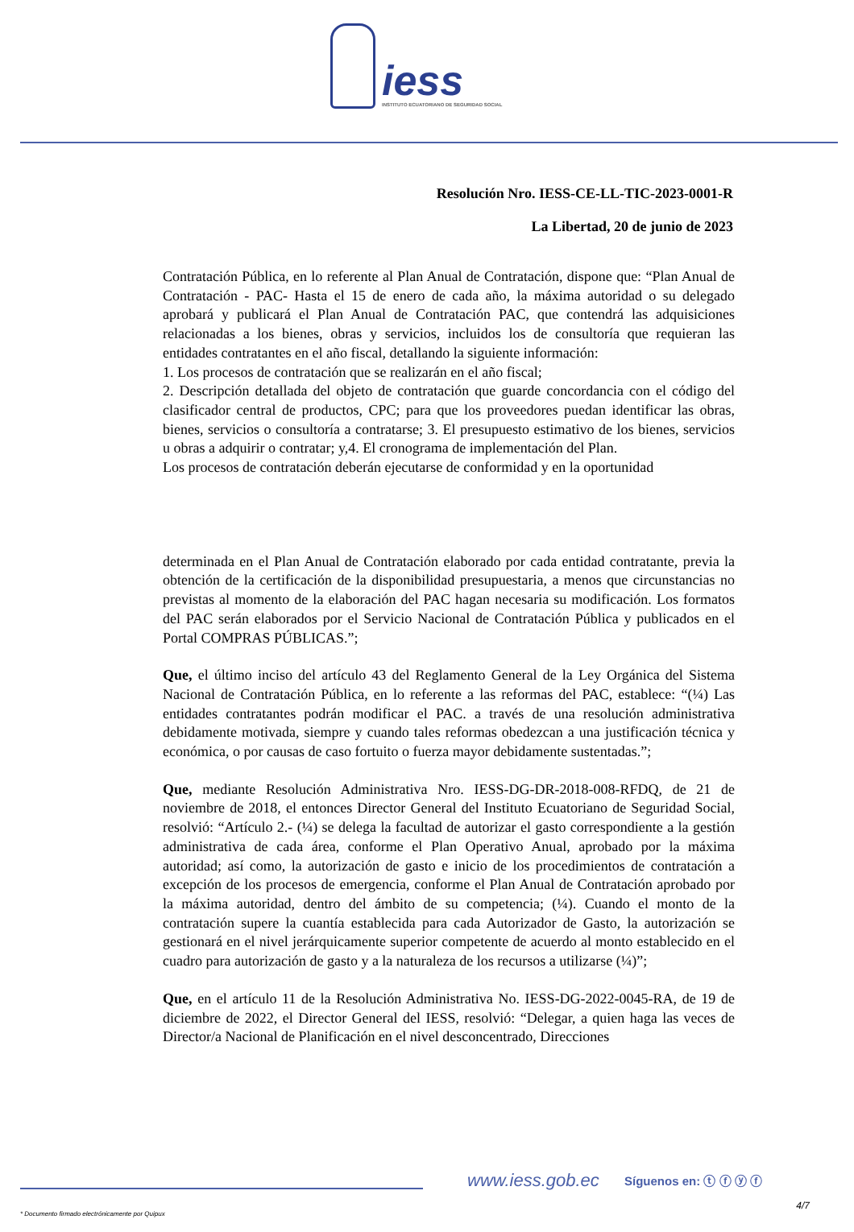iess
INSTITUTO ECUATORIANO DE SEGURIDAD SOCIAL
Resolución Nro. IESS-CE-LL-TIC-2023-0001-R
La Libertad, 20 de junio de 2023
Contratación Pública, en lo referente al Plan Anual de Contratación, dispone que: “Plan Anual de Contratación - PAC- Hasta el 15 de enero de cada año, la máxima autoridad o su delegado aprobará y publicará el Plan Anual de Contratación PAC, que contendrá las adquisiciones relacionadas a los bienes, obras y servicios, incluidos los de consultoría que requieran las entidades contratantes en el año fiscal, detallando la siguiente información:
1. Los procesos de contratación que se realizarán en el año fiscal;
2. Descripción detallada del objeto de contratación que guarde concordancia con el código del clasificador central de productos, CPC; para que los proveedores puedan identificar las obras, bienes, servicios o consultoría a contratarse; 3. El presupuesto estimativo de los bienes, servicios u obras a adquirir o contratar; y,4. El cronograma de implementación del Plan.
Los procesos de contratación deberán ejecutarse de conformidad y en la oportunidad
determinada en el Plan Anual de Contratación elaborado por cada entidad contratante, previa la obtención de la certificación de la disponibilidad presupuestaria, a menos que circunstancias no previstas al momento de la elaboración del PAC hagan necesaria su modificación. Los formatos del PAC serán elaborados por el Servicio Nacional de Contratación Pública y publicados en el Portal COMPRAS PÚBLICAS.”;
Que, el último inciso del artículo 43 del Reglamento General de la Ley Orgánica del Sistema Nacional de Contratación Pública, en lo referente a las reformas del PAC, establece: “(¼) Las entidades contratantes podrán modificar el PAC. a través de una resolución administrativa debidamente motivada, siempre y cuando tales reformas obedezcan a una justificación técnica y económica, o por causas de caso fortuito o fuerza mayor debidamente sustentadas.”;
Que, mediante Resolución Administrativa Nro. IESS-DG-DR-2018-008-RFDQ, de 21 de noviembre de 2018, el entonces Director General del Instituto Ecuatoriano de Seguridad Social, resolvió: “Artículo 2.- (¼) se delega la facultad de autorizar el gasto correspondiente a la gestión administrativa de cada área, conforme el Plan Operativo Anual, aprobado por la máxima autoridad; así como, la autorización de gasto e inicio de los procedimientos de contratación a excepción de los procesos de emergencia, conforme el Plan Anual de Contratación aprobado por la máxima autoridad, dentro del ámbito de su competencia; (¼). Cuando el monto de la contratación supere la cuantía establecida para cada Autorizador de Gasto, la autorización se gestionará en el nivel jerárquicamente superior competente de acuerdo al monto establecido en el cuadro para autorización de gasto y a la naturaleza de los recursos a utilizarse (¼)”;
Que, en el artículo 11 de la Resolución Administrativa No. IESS-DG-2022-0045-RA, de 19 de diciembre de 2022, el Director General del IESS, resolvió: “Delegar, a quien haga las veces de Director/a Nacional de Planificación en el nivel desconcentrado, Direcciones
www.iess.gob.ec Síguenos en: ⓣ ⓕ ⓨ ⓕ
4/7
* Documento firmado electrónicamente por Quipux